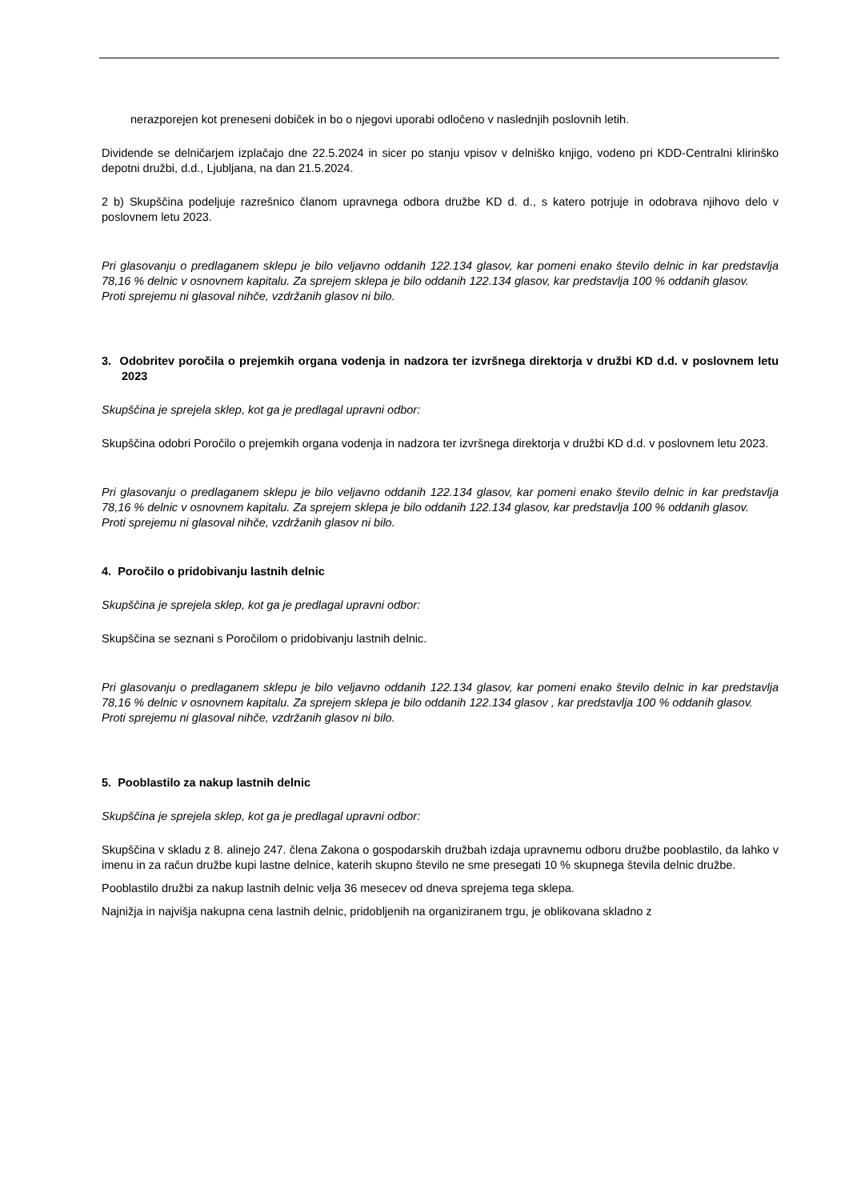nerazporejen kot preneseni dobiček in bo o njegovi uporabi odločeno v naslednjih poslovnih letih.
Dividende se delničarjem izplačajo dne 22.5.2024 in sicer po stanju vpisov v delniško knjigo, vodeno pri KDD-Centralni klirinško depotni družbi, d.d., Ljubljana, na dan 21.5.2024.
2 b) Skupščina podeljuje razrešnico članom upravnega odbora družbe KD d. d., s katero potrjuje in odobrava njihovo delo v poslovnem letu 2023.
Pri glasovanju o predlaganem sklepu je bilo veljavno oddanih 122.134 glasov, kar pomeni enako število delnic in kar predstavlja 78,16 % delnic v osnovnem kapitalu. Za sprejem sklepa je bilo oddanih 122.134 glasov, kar predstavlja 100 % oddanih glasov.
Proti sprejemu ni glasoval nihče, vzdržanih glasov ni bilo.
3. Odobritev poročila o prejemkih organa vodenja in nadzora ter izvršnega direktorja v družbi KD d.d. v poslovnem letu 2023
Skupščina je sprejela sklep, kot ga je predlagal upravni odbor:
Skupščina odobri Poročilo o prejemkih organa vodenja in nadzora ter izvršnega direktorja v družbi KD d.d. v poslovnem letu 2023.
Pri glasovanju o predlaganem sklepu je bilo veljavno oddanih 122.134 glasov, kar pomeni enako število delnic in kar predstavlja 78,16 % delnic v osnovnem kapitalu. Za sprejem sklepa je bilo oddanih 122.134 glasov, kar predstavlja 100 % oddanih glasov.
Proti sprejemu ni glasoval nihče, vzdržanih glasov ni bilo.
4. Poročilo o pridobivanju lastnih delnic
Skupščina je sprejela sklep, kot ga je predlagal upravni odbor:
Skupščina se seznani s Poročilom o pridobivanju lastnih delnic.
Pri glasovanju o predlaganem sklepu je bilo veljavno oddanih 122.134 glasov, kar pomeni enako število delnic in kar predstavlja 78,16 % delnic v osnovnem kapitalu. Za sprejem sklepa je bilo oddanih 122.134 glasov , kar predstavlja 100 % oddanih glasov.
Proti sprejemu ni glasoval nihče, vzdržanih glasov ni bilo.
5. Pooblastilo za nakup lastnih delnic
Skupščina je sprejela sklep, kot ga je predlagal upravni odbor:
Skupščina v skladu z 8. alinejo 247. člena Zakona o gospodarskih družbah izdaja upravnemu odboru družbe pooblastilo, da lahko v imenu in za račun družbe kupi lastne delnice, katerih skupno število ne sme presegati 10 % skupnega števila delnic družbe.
Pooblastilo družbi za nakup lastnih delnic velja 36 mesecev od dneva sprejema tega sklepa.
Najnižja in najvišja nakupna cena lastnih delnic, pridobljenih na organiziranem trgu, je oblikovana skladno z